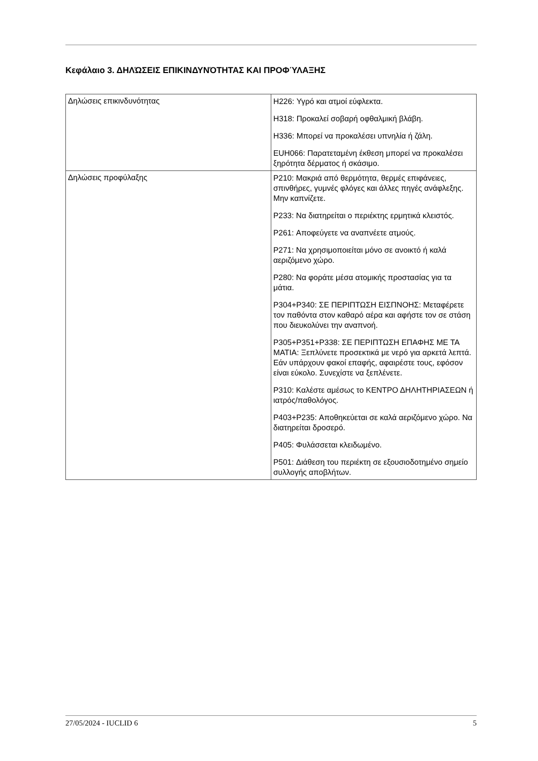Κεφάλαιο 3. ΔΗΛΏΣΕΙΣ ΕΠΙΚΙΝΔΥΝΌΤΗΤΑΣ ΚΑΙ ΠΡΟΦΎΛΑΞΗΣ
| Δηλώσεις επικινδυνότητας | H226: Υγρό και ατμοί εύφλεκτα. H318: Προκαλεί σοβαρή οφθαλμική βλάβη. H336: Μπορεί να προκαλέσει υπνηλία ή ζάλη. EUH066: Παρατεταμένη έκθεση μπορεί να προκαλέσει ξηρότητα δέρματος ή σκάσιμο. |
| Δηλώσεις προφύλαξης | P210: Μακριά από θερμότητα, θερμές επιφάνειες, σπινθήρες, γυμνές φλόγες και άλλες πηγές ανάφλεξης. Μην καπνίζετε. P233: Να διατηρείται ο περιέκτης ερμητικά κλειστός. P261: Αποφεύγετε να αναπνέετε ατμούς. P271: Να χρησιμοποιείται μόνο σε ανοικτό ή καλά αεριζόμενο χώρο. P280: Να φοράτε μέσα ατομικής προστασίας για τα μάτια. P304+P340: ΣΕ ΠΕΡΙΠΤΩΣΗ ΕΙΣΠΝΟΗΣ: Μεταφέρετε τον παθόντα στον καθαρό αέρα και αφήστε τον σε στάση που διευκολύνει την αναπνοή. P305+P351+P338: ΣΕ ΠΕΡΙΠΤΩΣΗ ΕΠΑΦΗΣ ΜΕ ΤΑ ΜΑΤΙΑ: Ξεπλύνετε προσεκτικά με νερό για αρκετά λεπτά. Εάν υπάρχουν φακοί επαφής, αφαιρέστε τους, εφόσον είναι εύκολο. Συνεχίστε να ξεπλένετε. P310: Καλέστε αμέσως το ΚΕΝΤΡΟ ΔΗΛΗΤΗΡΙΑΣΕΩΝ ή ιατρός/παθολόγος. P403+P235: Αποθηκεύεται σε καλά αεριζόμενο χώρο. Να διατηρείται δροσερό. P405: Φυλάσσεται κλειδωμένο. P501: Διάθεση του περιέκτη σε εξουσιοδοτημένο σημείο συλλογής αποβλήτων. |
27/05/2024 - IUCLID 6 5